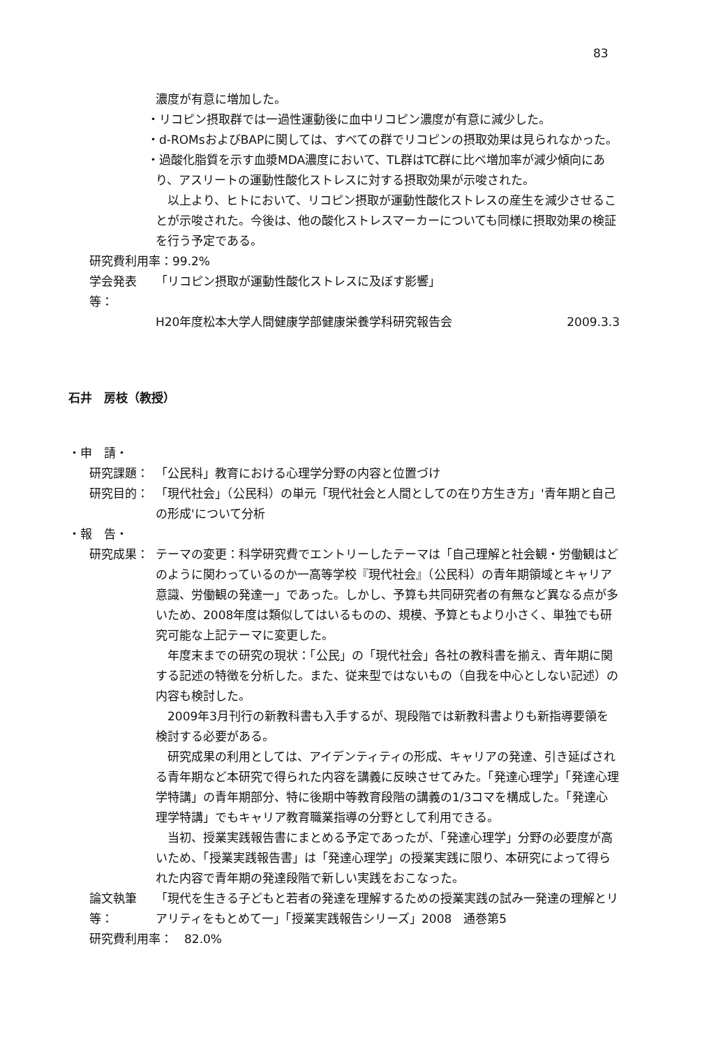83
濃度が有意に増加した。
・リコピン摂取群では一過性運動後に血中リコピン濃度が有意に減少した。
・d-ROMsおよびBAPに関しては、すべての群でリコピンの摂取効果は見られなかった。
・過酸化脂質を示す血漿MDA濃度において、TL群はTC群に比べ増加率が減少傾向にあり、アスリートの運動性酸化ストレスに対する摂取効果が示唆された。
以上より、ヒトにおいて、リコピン摂取が運動性酸化ストレスの産生を減少させることが示唆された。今後は、他の酸化ストレスマーカーについても同様に摂取効果の検証を行う予定である。
研究費利用率：99.2%
学会発表等： 「リコピン摂取が運動性酸化ストレスに及ぼす影響」
H20年度松本大学人間健康学部健康栄養学科研究報告会 2009.3.3
石井　房枝（教授）
・申　請・
研究課題： 「公民科」教育における心理学分野の内容と位置づけ
研究目的： 「現代社会」（公民科）の単元「現代社会と人間としての在り方生き方」'青年期と自己の形成'について分析
・報　告・
研究成果： テーマの変更：科学研究費でエントリーしたテーマは「自己理解と社会観・労働観はどのように関わっているのか一高等学校『現代社会』（公民科）の青年期領域とキャリア意識、労働観の発達一」であった。しかし、予算も共同研究者の有無など異なる点が多いため、2008年度は類似してはいるものの、規模、予算ともより小さく、単独でも研究可能な上記テーマに変更した。
年度末までの研究の現状：「公民」の「現代社会」各社の教科書を揃え、青年期に関する記述の特徴を分析した。また、従来型ではないもの（自我を中心としない記述）の内容も検討した。
2009年3月刊行の新教科書も入手するが、現段階では新教科書よりも新指導要領を検討する必要がある。
研究成果の利用としては、アイデンティティの形成、キャリアの発達、引き延ばされる青年期など本研究で得られた内容を講義に反映させてみた。「発達心理学」「発達心理学特講」の青年期部分、特に後期中等教育段階の講義の1/3コマを構成した。「発達心理学特講」でもキャリア教育職業指導の分野として利用できる。
当初、授業実践報告書にまとめる予定であったが、「発達心理学」分野の必要度が高いため、「授業実践報告書」は「発達心理学」の授業実践に限り、本研究によって得られた内容で青年期の発達段階で新しい実践をおこなった。
論文執筆等： 「現代を生きる子どもと若者の発達を理解するための授業実践の試み一発達の理解とリアリティをもとめて一」「授業実践報告シリーズ」2008　通巻第5
研究費利用率：　82.0%